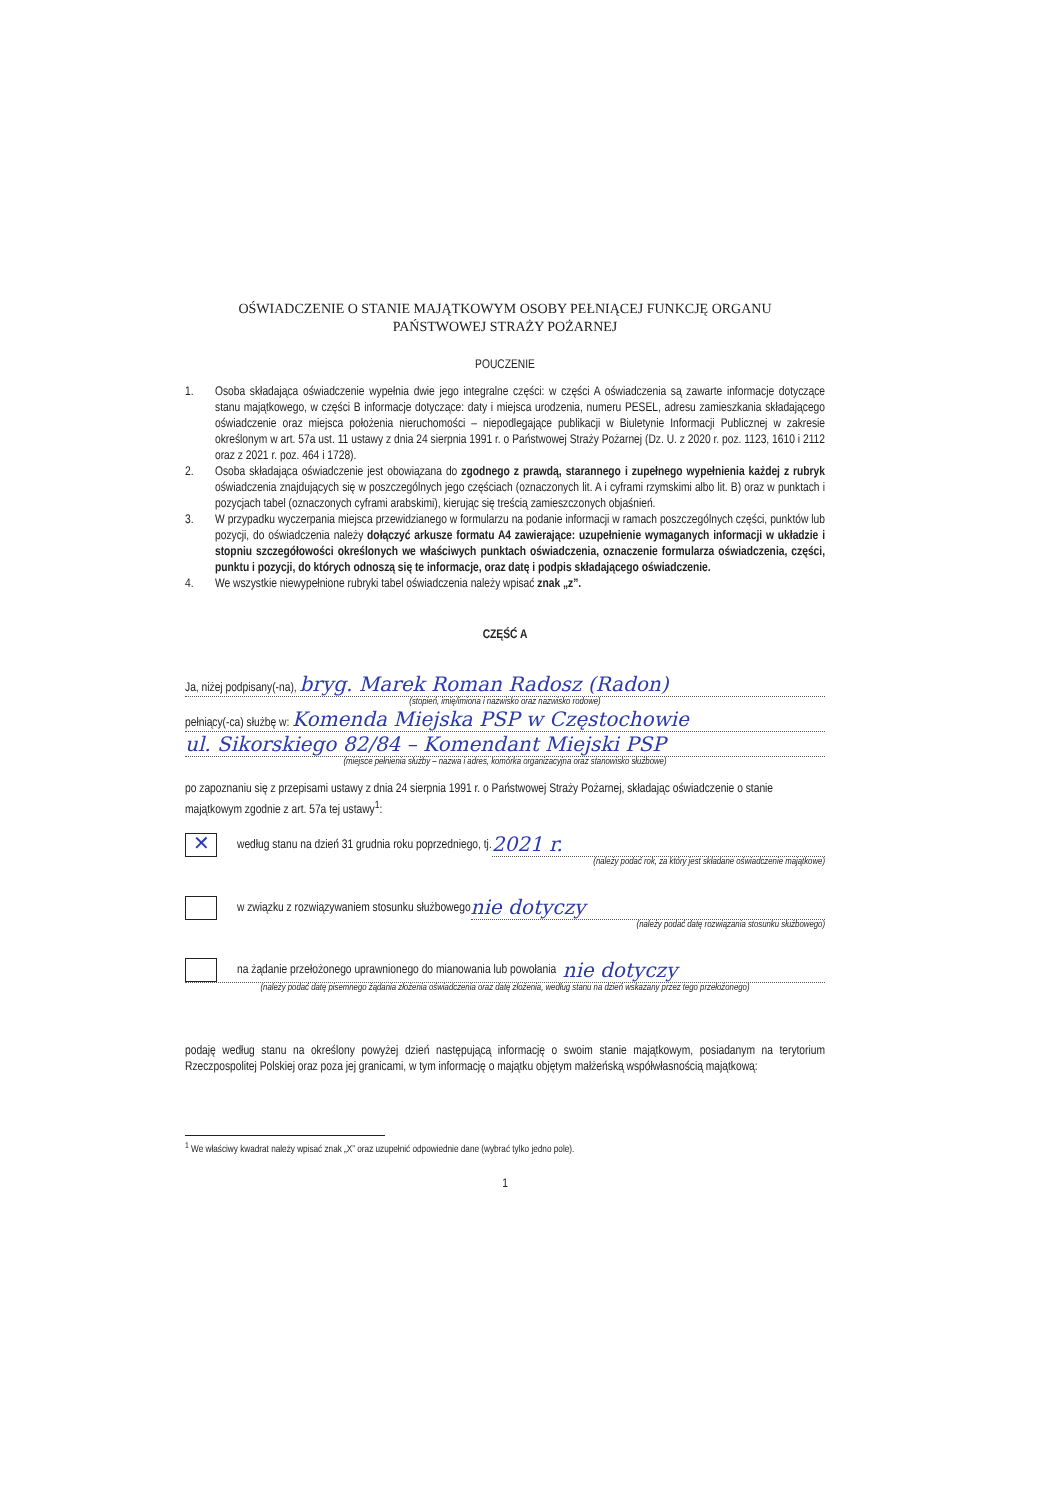OŚWIADCZENIE O STANIE MAJĄTKOWYM OSOBY PEŁNIĄCEJ FUNKCJĘ ORGANU
PAŃSTWOWEJ STRAŻY POŻARNEJ
POUCZENIE
1. Osoba składająca oświadczenie wypełnia dwie jego integralne części: w części A oświadczenia są zawarte informacje dotyczące stanu majątkowego, w części B informacje dotyczące: daty i miejsca urodzenia, numeru PESEL, adresu zamieszkania składającego oświadczenie oraz miejsca położenia nieruchomości – niepodlegające publikacji w Biuletynie Informacji Publicznej w zakresie określonym w art. 57a ust. 11 ustawy z dnia 24 sierpnia 1991 r. o Państwowej Straży Pożarnej (Dz. U. z 2020 r. poz. 1123, 1610 i 2112 oraz z 2021 r. poz. 464 i 1728).
2. Osoba składająca oświadczenie jest obowiązana do zgodnego z prawdą, starannego i zupełnego wypełnienia każdej z rubryk oświadczenia znajdujących się w poszczególnych jego częściach (oznaczonych lit. A i cyframi rzymskimi albo lit. B) oraz w punktach i pozycjach tabel (oznaczonych cyframi arabskimi), kierując się treścią zamieszczonych objaśnień.
3. W przypadku wyczerpania miejsca przewidzianego w formularzu na podanie informacji w ramach poszczególnych części, punktów lub pozycji, do oświadczenia należy dołączyć arkusze formatu A4 zawierające: uzupełnienie wymaganych informacji w układzie i stopniu szczegółowości określonych we właściwych punktach oświadczenia, oznaczenie formularza oświadczenia, części, punktu i pozycji, do których odnoszą się te informacje, oraz datę i podpis składającego oświadczenie.
4. We wszystkie niewypełnione rubryki tabel oświadczenia należy wpisać znak „z”.
CZĘŚĆ A
Ja, niżej podpisany(-na), bryg. Marek Roman Radosz (Radon)
(stopień, imię/imiona i nazwisko oraz nazwisko rodowe)
pełniący(-ca) służbę w: Komenda Miejska PSP w Częstochowie
ul. Sikorskiego 82/84 – Komendant Miejski PSP
(miejsce pełnienia służby – nazwa i adres, komórka organizacyjna oraz stanowisko służbowe)
po zapoznaniu się z przepisami ustawy z dnia 24 sierpnia 1991 r. o Państwowej Straży Pożarnej, składając oświadczenie o stanie majątkowym zgodnie z art. 57a tej ustawy<sup>1</sup>:
✕
według stanu na dzień 31 grudnia roku poprzedniego, tj. 2021 r.
(należy podać rok, za który jest składane oświadczenie majątkowe)
w związku z rozwiązywaniem stosunku służbowego nie dotyczy
(należy podać datę rozwiązania stosunku służbowego)
na żądanie przełożonego uprawnionego do mianowania lub powołania nie dotyczy
(należy podać datę pisemnego żądania złożenia oświadczenia oraz datę złożenia, według stanu na dzień wskazany przez tego przełożonego)
podaję według stanu na określony powyżej dzień następującą informację o swoim stanie majątkowym, posiadanym na terytorium Rzeczpospolitej Polskiej oraz poza jej granicami, w tym informację o majątku objętym małżeńską współwłasnością majątkową:
<sup>1</sup> We właściwy kwadrat należy wpisać znak „X” oraz uzupełnić odpowiednie dane (wybrać tylko jedno pole).
1